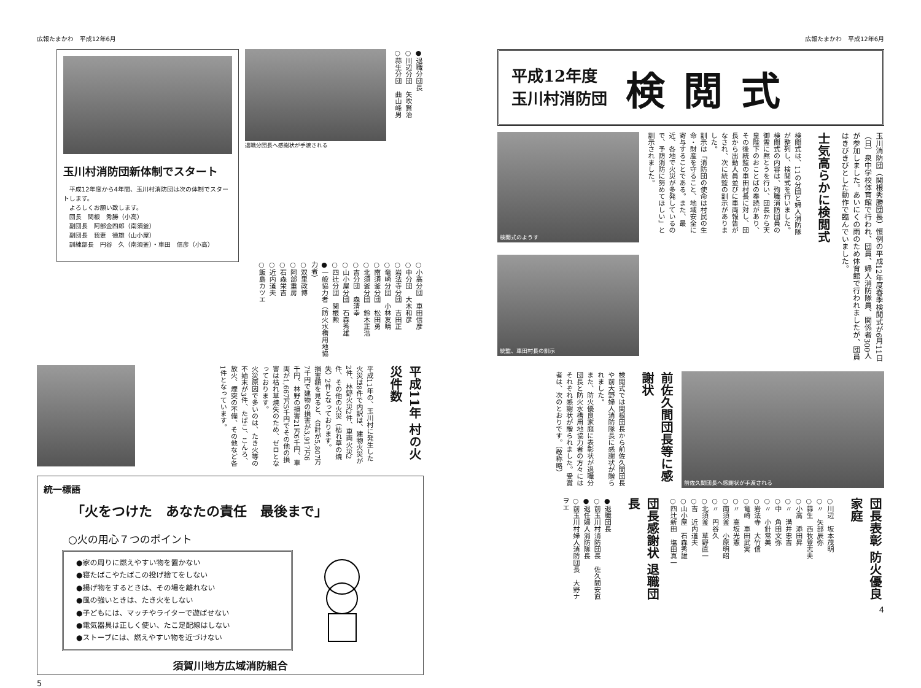広報たまかわ　平成12年6月
平成12年度
玉川村消防団
検閲式
玉川消防団（関根秀勝団長）恒例の平成12年度春季検閲式が6月11日（日）泉中学校体育館で行われ、団員、婦人消防隊員、関係者300人が参加しました。あいにくの雨のため体育館で行われましたが、団員はきびきびとした動作で臨んでいました。
士気高らかに検閲式
検閲式は、11の分団と婦人消防隊が整列し、検閲式を行いました。
検閲式の内容は、殉職消防団員の御霊に黙とうを行い、団長から天皇陛下のおことばの奉読があり、その後統監の車田村長に対し、団長から出動人員並びに車両報告がなされ、次に統監の訓示がありました。
訓示は「消防団の使命は村民の生命・財産を守ること、地域安全に寄与することである。また、最近、各地で火災が多発しているので、予防消防に努めてほしい」と訓示されました。
検閲式のようす
統監、車田村長の訓示
前佐久間団長へ感謝状が手渡される
前佐久間団長等に感謝状
検閲式では関根団長から前佐久間団長や前大野婦人消防隊長に感謝状が贈られました。
また、防火優良家庭に表彰状が退職分団長と防火水槽用地協力者の方々にはそれぞれ感謝状が贈られました。受賞者は、次のとおりです。（敬称略）
団長表彰 防火優良家庭
○川辺　坂本茂明
○〃　矢部辰弥
○蒜生　西牧登志夫
○小高　添田昇
○〃　溝井忠吉
○中　角田文弥
○〃　小針常美
○岩法寺　大竹信
○竜崎　車田武実
○〃　高坂光憲
○南須釜　小原明昭
○〃　円谷久
○北須釜　草野直一
○吉　近内道夫
○山小屋　石森秀雄
○四辻新田　塩田真一
団長感謝状 退職団長
●退職団長
○前玉川村消防団長　佐久間安直
●退任婦人消防隊長
○前玉川村婦人消防団長　大野ナヲエ
4
広報たまかわ　平成12年6月
●退職分団長
○川辺分団　矢吹賢治
○蒜生分団　曲山峰男
退職分団長へ感謝状が手渡される
玉川村消防団新体制でスタート
　平成12年度から4年間、玉川村消防団は次の体制でスタートします。
　よろしくお願い致します。
　団長　関根　秀勝（小高）
　副団長　阿部金四郎（南須釜）
　副団長　我妻　徳雄（山小屋）
　訓練部長　円谷　久（南須釜）・車田　信彦（小高）
○小高分団　車田信彦
○中分団　大木和彦
○岩法寺分団　吉田正
○竜崎分団　小林友晴
○南須釜分団　松田勇
○北須釜分団　鈴木正浩
○吉分団　森清幸
○山小屋分団　石森秀雄
○四辻分団　関根勲
●一般協力者（防火水槽用地協力者）
○双里政博
○阿部重房
○石森栄吉
○近内道夫
○飯島カツエ
平成11年 村の火災件数
平成11年の、玉川村に発生した火災は8件で内訳は、建物火災が2件、林野火災2件、車両火災2件、その他の火災（枯れ草の焼失）2件となっております。
損害額を見ると、合計が5,807万7千円で建物の損害が3,917万6千円、林野の損害21万6千円、車両が1,667万5千円でその他の損害は枯れ草焼失のため、ゼロとなっております。
火災原因で多いのは、たき火等の不始末が3件、たばこ、こんろ、放火、煙突の不備、その他など各1件となっています。
統一標語
「火をつけた　あなたの責任　最後まで」
○火の用心７つのポイント
●家の周りに燃えやすい物を置かない
●寝たばこやたばこの投げ捨てをしない
●揚げ物をするときは、その場を離れない
●風の強いときは、たき火をしない
●子どもには、マッチやライターで遊ばせない
●電気器具は正しく使い、たこ足配線はしない
●ストーブには、燃えやすい物を近づけない
須賀川地方広域消防組合
5